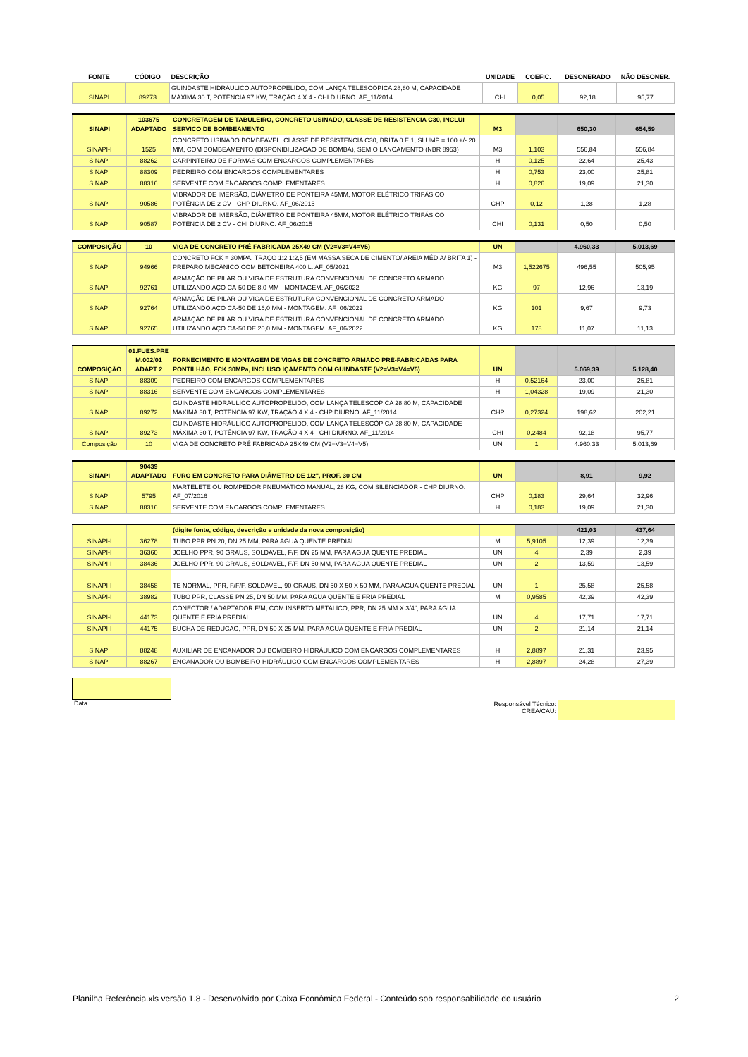| FONTE | CÓDIGO | DESCRIÇÃO | UNIDADE | COEFIC. | DESONERADO | NÃO DESONER. |
| --- | --- | --- | --- | --- | --- | --- |
| SINAPI | 89273 | GUINDASTE HIDRÁULICO AUTOPROPELIDO, COM LANÇA TELESCÓPICA 28,80 M, CAPACIDADE MÁXIMA 30 T, POTÊNCIA 97 KW, TRAÇÃO 4 X 4 - CHI DIURNO. AF_11/2014 | CHI | 0,05 | 92,18 | 95,77 |
| SINAPI | 103675 ADAPTADO | CONCRETAGEM DE TABULEIRO, CONCRETO USINADO, CLASSE DE RESISTENCIA C30, INCLUI SERVICO DE BOMBEAMENTO | M3 | | 650,30 | 654,59 |
| SINAPI-I | 1525 | CONCRETO USINADO BOMBEAVEL, CLASSE DE RESISTENCIA C30, BRITA 0 E 1, SLUMP = 100 +/- 20 MM, COM BOMBEAMENTO (DISPONIBILIZACAO DE BOMBA), SEM O LANCAMENTO (NBR 8953) | M3 | 1,103 | 556,84 | 556,84 |
| SINAPI | 88262 | CARPINTEIRO DE FORMAS COM ENCARGOS COMPLEMENTARES | H | 0,125 | 22,64 | 25,43 |
| SINAPI | 88309 | PEDREIRO COM ENCARGOS COMPLEMENTARES | H | 0,753 | 23,00 | 25,81 |
| SINAPI | 88316 | SERVENTE COM ENCARGOS COMPLEMENTARES | H | 0,826 | 19,09 | 21,30 |
| SINAPI | 90586 | VIBRADOR DE IMERSÃO, DIÂMETRO DE PONTEIRA 45MM, MOTOR ELÉTRICO TRIFÁSICO POTÊNCIA DE 2 CV - CHP DIURNO. AF_06/2015 | CHP | 0,12 | 1,28 | 1,28 |
| SINAPI | 90587 | VIBRADOR DE IMERSÃO, DIÂMETRO DE PONTEIRA 45MM, MOTOR ELÉTRICO TRIFÁSICO POTÊNCIA DE 2 CV - CHI DIURNO. AF_06/2015 | CHI | 0,131 | 0,50 | 0,50 |
| COMPOSIÇÃO | 10 | VIGA DE CONCRETO PRÉ FABRICADA 25X49 CM (V2=V3=V4=V5) | UN | | 4.960,33 | 5.013,69 |
| SINAPI | 94966 | CONCRETO FCK = 30MPA, TRAÇO 1:2,1:2,5 (EM MASSA SECA DE CIMENTO/ AREIA MÉDIA/ BRITA 1) - PREPARO MECÂNICO COM BETONEIRA 400 L. AF_05/2021 | M3 | 1,522675 | 496,55 | 505,95 |
| SINAPI | 92761 | ARMAÇÃO DE PILAR OU VIGA DE ESTRUTURA CONVENCIONAL DE CONCRETO ARMADO UTILIZANDO AÇO CA-50 DE 8,0 MM - MONTAGEM. AF_06/2022 | KG | 97 | 12,96 | 13,19 |
| SINAPI | 92764 | ARMAÇÃO DE PILAR OU VIGA DE ESTRUTURA CONVENCIONAL DE CONCRETO ARMADO UTILIZANDO AÇO CA-50 DE 16,0 MM - MONTAGEM. AF_06/2022 | KG | 101 | 9,67 | 9,73 |
| SINAPI | 92765 | ARMAÇÃO DE PILAR OU VIGA DE ESTRUTURA CONVENCIONAL DE CONCRETO ARMADO UTILIZANDO AÇO CA-50 DE 20,0 MM - MONTAGEM. AF_06/2022 | KG | 178 | 11,07 | 11,13 |
| COMPOSIÇÃO | 01.FUES.PRE M.002/01 ADAPT 2 | FORNECIMENTO E MONTAGEM DE VIGAS DE CONCRETO ARMADO PRÉ-FABRICADAS PARA PONTILHÃO, FCK 30MPa, INCLUSO IÇAMENTO COM GUINDASTE (V2=V3=V4=V5) | UN | | 5.069,39 | 5.128,40 |
| SINAPI | 88309 | PEDREIRO COM ENCARGOS COMPLEMENTARES | H | 0,52164 | 23,00 | 25,81 |
| SINAPI | 88316 | SERVENTE COM ENCARGOS COMPLEMENTARES | H | 1,04328 | 19,09 | 21,30 |
| SINAPI | 89272 | GUINDASTE HIDRÁULICO AUTOPROPELIDO, COM LANÇA TELESCÓPICA 28,80 M, CAPACIDADE MÁXIMA 30 T, POTÊNCIA 97 KW, TRAÇÃO 4 X 4 - CHP DIURNO. AF_11/2014 | CHP | 0,27324 | 198,62 | 202,21 |
| SINAPI | 89273 | GUINDASTE HIDRÁULICO AUTOPROPELIDO, COM LANÇA TELESCÓPICA 28,80 M, CAPACIDADE MÁXIMA 30 T, POTÊNCIA 97 KW, TRAÇÃO 4 X 4 - CHI DIURNO. AF_11/2014 | CHI | 0,2484 | 92,18 | 95,77 |
| Composição | 10 | VIGA DE CONCRETO PRÉ FABRICADA 25X49 CM (V2=V3=V4=V5) | UN | 1 | 4.960,33 | 5.013,69 |
| SINAPI | 90439 ADAPTADO | FURO EM CONCRETO PARA DIÂMETRO DE 1/2", PROF. 30 CM | UN | | 8,91 | 9,92 |
| SINAPI | 5795 | MARTELETE OU ROMPEDOR PNEUMÁTICO MANUAL, 28 KG, COM SILENCIADOR - CHP DIURNO. AF_07/2016 | CHP | 0,183 | 29,64 | 32,96 |
| SINAPI | 88316 | SERVENTE COM ENCARGOS COMPLEMENTARES | H | 0,183 | 19,09 | 21,30 |
| | | (digite fonte, código, descrição e unidade da nova composição) | | | 421,03 | 437,64 |
| SINAPI-I | 36278 | TUBO PPR PN 20, DN 25 MM, PARA AGUA QUENTE PREDIAL | M | 5,9105 | 12,39 | 12,39 |
| SINAPI-I | 36360 | JOELHO PPR, 90 GRAUS, SOLDAVEL, F/F, DN 25 MM, PARA AGUA QUENTE PREDIAL | UN | 4 | 2,39 | 2,39 |
| SINAPI-I | 38436 | JOELHO PPR, 90 GRAUS, SOLDAVEL, F/F, DN 50 MM, PARA AGUA QUENTE PREDIAL | UN | 2 | 13,59 | 13,59 |
| SINAPI-I | 38458 | TE NORMAL, PPR, F/F/F, SOLDAVEL, 90 GRAUS, DN 50 X 50 X 50 MM, PARA AGUA QUENTE PREDIAL | UN | 1 | 25,58 | 25,58 |
| SINAPI-I | 38982 | TUBO PPR, CLASSE PN 25, DN 50 MM, PARA AGUA QUENTE E FRIA PREDIAL | M | 0,9585 | 42,39 | 42,39 |
| SINAPI-I | 44173 | CONECTOR / ADAPTADOR F/M, COM INSERTO METALICO, PPR, DN 25 MM X 3/4", PARA AGUA QUENTE E FRIA PREDIAL | UN | 4 | 17,71 | 17,71 |
| SINAPI-I | 44175 | BUCHA DE REDUCAO, PPR, DN 50 X 25 MM, PARA AGUA QUENTE E FRIA PREDIAL | UN | 2 | 21,14 | 21,14 |
| SINAPI | 88248 | AUXILIAR DE ENCANADOR OU BOMBEIRO HIDRÁULICO COM ENCARGOS COMPLEMENTARES | H | 2,8897 | 21,31 | 23,95 |
| SINAPI | 88267 | ENCANADOR OU BOMBEIRO HIDRÁULICO COM ENCARGOS COMPLEMENTARES | H | 2,8897 | 24,28 | 27,39 |
Data Responsável Técnico:
CREA/CAU:
Planilha Referência.xls versão 1.8 - Desenvolvido por Caixa Econômica Federal - Conteúdo sob responsabilidade do usuário 2